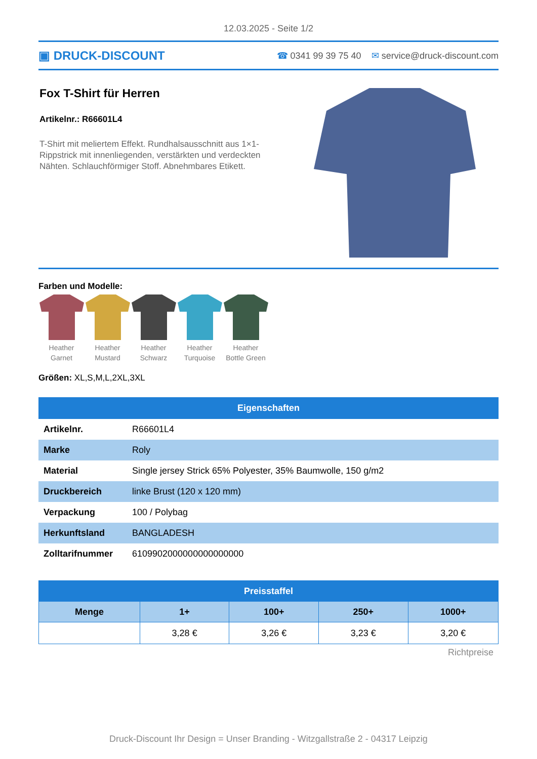12.03.2025 - Seite 1/2
▣ DRUCK-DISCOUNT
☎ 0341 99 39 75 40 ✉ service@druck-discount.com
Fox T-Shirt für Herren
Artikelnr.: R66601L4
T-Shirt mit meliertem Effekt. Rundhalsausschnitt aus 1×1-Rippstrick mit innenliegenden, verstärkten und verdeckten Nähten. Schlauchförmiger Stoff. Abnehmbares Etikett.
Farben und Modelle:
Heather
Garnet
Heather
Mustard
Heather
Schwarz
Heather
Turquoise
Heather
Bottle Green
Größen: XL,S,M,L,2XL,3XL
| Eigenschaften | |
| --- | --- |
| Artikelnr. | R66601L4 |
| Marke | Roly |
| Material | Single jersey Strick 65% Polyester, 35% Baumwolle, 150 g/m2 |
| Druckbereich | linke Brust (120 x 120 mm) |
| Verpackung | 100 / Polybag |
| Herkunftsland | BANGLADESH |
| Zolltarifnummer | 6109902000000000000000 |
| Preisstaffel | | | | |
| --- | --- | --- | --- | --- |
| Menge | 1+ | 100+ | 250+ | 1000+ |
| | 3,28 € | 3,26 € | 3,23 € | 3,20 € |
Richtpreise
Druck-Discount Ihr Design = Unser Branding - Witzgallstraße 2 - 04317 Leipzig